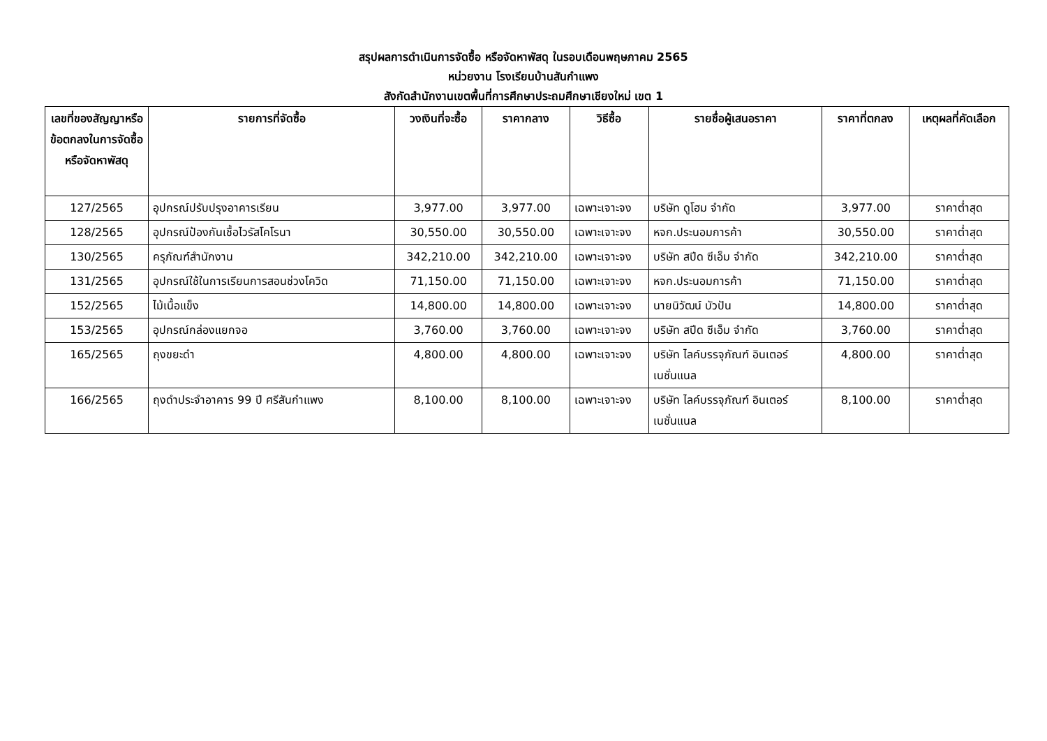สรุปผลการดำเนินการจัดซื้อ หรือจัดหาพัสดุ ในรอบเดือนพฤษภาคม 2565
หน่วยงาน โรงเรียนบ้านสันกำแพง
สังกัดสำนักงานเขตพื้นที่การศึกษาประถมศึกษาเชียงใหม่ เขต 1
| เลขที่ของสัญญาหรือข้อตกลงในการจัดซื้อ หรือจัดหาพัสดุ | รายการที่จัดซื้อ | วงเงินที่จะซื้อ | ราคากลาง | วิธีซื้อ | รายชื่อผู้เสนอราคา | ราคาที่ตกลง | เหตุผลที่คัดเลือก |
| --- | --- | --- | --- | --- | --- | --- | --- |
| 127/2565 | อุปกรณ์ปรับปรุงอาคารเรียน | 3,977.00 | 3,977.00 | เฉพาะเจาะจง | บริษัท ดูโฮม จำกัด | 3,977.00 | ราคาต่ำสุด |
| 128/2565 | อุปกรณ์ป้องกันเชื้อไวรัสโคโรนา | 30,550.00 | 30,550.00 | เฉพาะเจาะจง | หจก.ประนอมการค้า | 30,550.00 | ราคาต่ำสุด |
| 130/2565 | ครุภัณฑ์สำนักงาน | 342,210.00 | 342,210.00 | เฉพาะเจาะจง | บริษัท สปีด ซีเอ็ม จำกัด | 342,210.00 | ราคาต่ำสุด |
| 131/2565 | อุปกรณ์ใช้ในการเรียนการสอนช่วงโควิด | 71,150.00 | 71,150.00 | เฉพาะเจาะจง | หจก.ประนอมการค้า | 71,150.00 | ราคาต่ำสุด |
| 152/2565 | ไม้เนื้อแข็ง | 14,800.00 | 14,800.00 | เฉพาะเจาะจง | นายนิวัฒน์ บัวปัน | 14,800.00 | ราคาต่ำสุด |
| 153/2565 | อุปกรณ์กล่องแยกจอ | 3,760.00 | 3,760.00 | เฉพาะเจาะจง | บริษัท สปีด ซีเอ็ม จำกัด | 3,760.00 | ราคาต่ำสุด |
| 165/2565 | ถุงขยะดำ | 4,800.00 | 4,800.00 | เฉพาะเจาะจง | บริษัท ไลค์บรรจุภัณฑ์ อินเตอร์เนชั่นแนล | 4,800.00 | ราคาต่ำสุด |
| 166/2565 | ถุงดำประจำอาคาร 99 ปี ศรีสันกำแพง | 8,100.00 | 8,100.00 | เฉพาะเจาะจง | บริษัท ไลค์บรรจุภัณฑ์ อินเตอร์เนชั่นแนล | 8,100.00 | ราคาต่ำสุด |